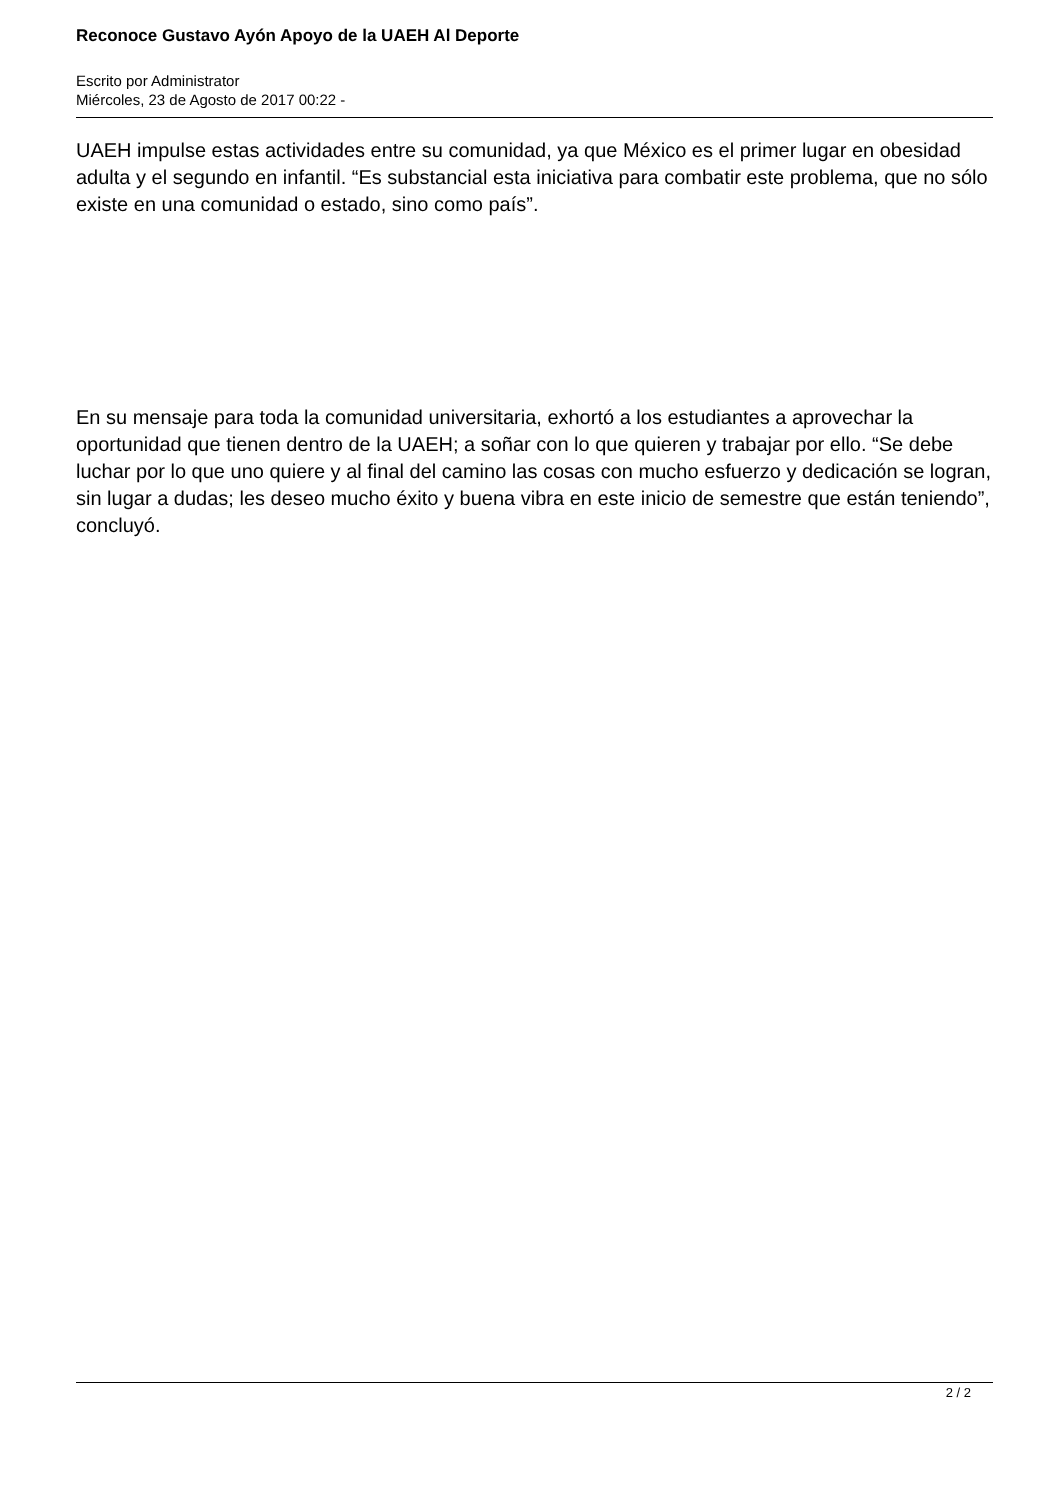Reconoce Gustavo Ayón Apoyo de la UAEH Al Deporte
Escrito por Administrator
Miércoles, 23 de Agosto de 2017 00:22 -
UAEH impulse estas actividades entre su comunidad, ya que México es el primer lugar en obesidad adulta y el segundo en infantil. “Es substancial esta iniciativa para combatir este problema, que no sólo existe en una comunidad o estado, sino como país”.
En su mensaje para toda la comunidad universitaria, exhortó a los estudiantes a aprovechar la oportunidad que tienen dentro de la UAEH; a soñar con lo que quieren y trabajar por ello. “Se debe luchar por lo que uno quiere y al final del camino las cosas con mucho esfuerzo y dedicación se logran, sin lugar a dudas; les deseo mucho éxito y buena vibra en este inicio de semestre que están teniendo”, concluyó.
2 / 2